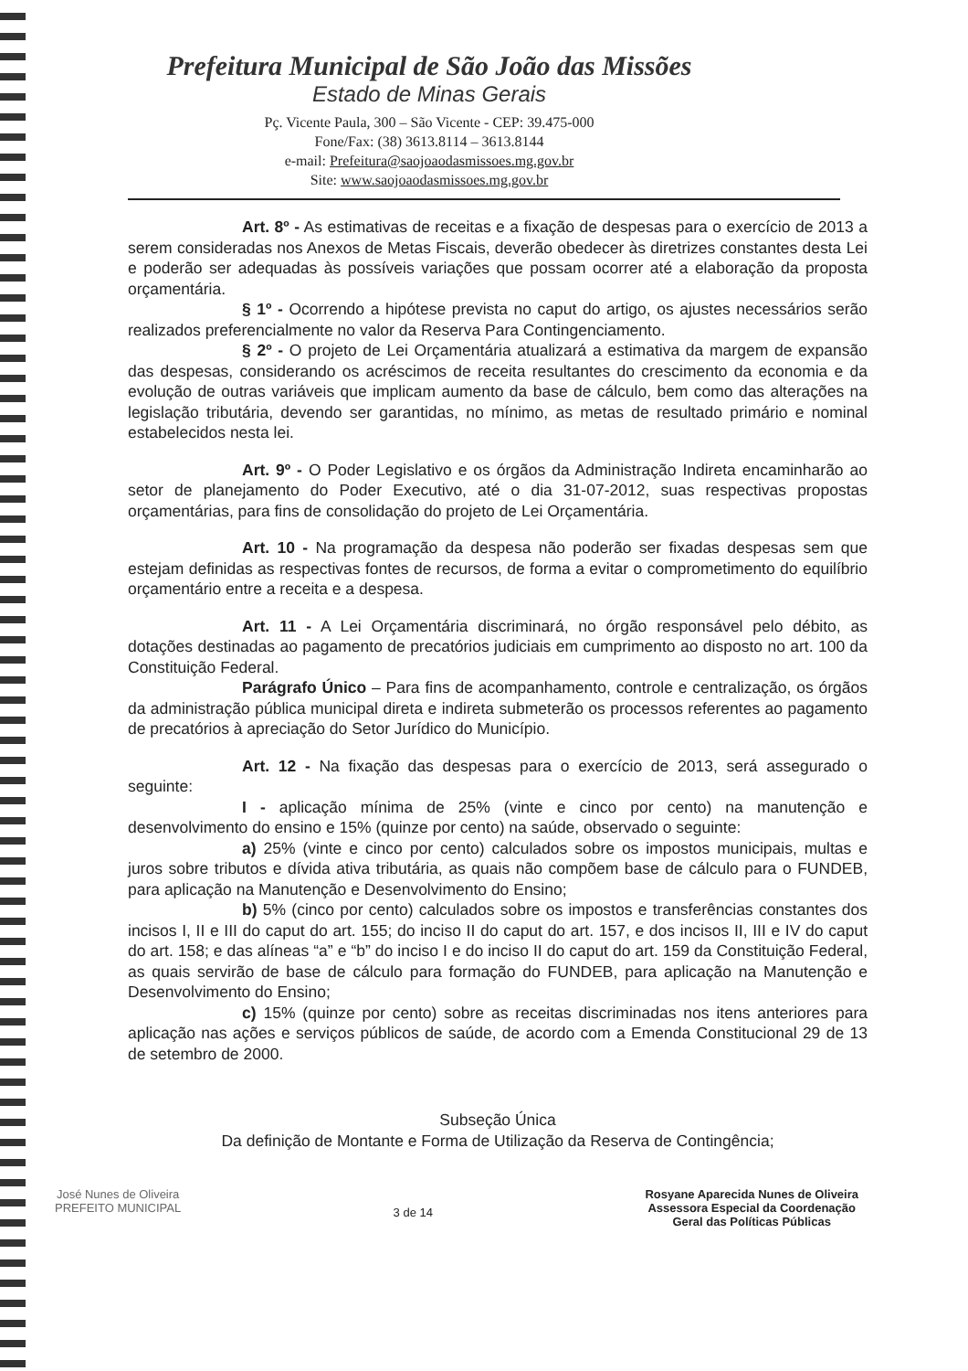Prefeitura Municipal de São João das Missões
Estado de Minas Gerais
Pç. Vicente Paula, 300 – São Vicente - CEP: 39.475-000
Fone/Fax: (38) 3613.8114 – 3613.8144
e-mail: Prefeitura@saojoaodasmissoes.mg.gov.br
Site: www.saojoaodasmissoes.mg.gov.br
Art. 8º - As estimativas de receitas e a fixação de despesas para o exercício de 2013 a serem consideradas nos Anexos de Metas Fiscais, deverão obedecer às diretrizes constantes desta Lei e poderão ser adequadas às possíveis variações que possam ocorrer até a elaboração da proposta orçamentária.
§ 1º - Ocorrendo a hipótese prevista no caput do artigo, os ajustes necessários serão realizados preferencialmente no valor da Reserva Para Contingenciamento.
§ 2º - O projeto de Lei Orçamentária atualizará a estimativa da margem de expansão das despesas, considerando os acréscimos de receita resultantes do crescimento da economia e da evolução de outras variáveis que implicam aumento da base de cálculo, bem como das alterações na legislação tributária, devendo ser garantidas, no mínimo, as metas de resultado primário e nominal estabelecidos nesta lei.
Art. 9º - O Poder Legislativo e os órgãos da Administração Indireta encaminharão ao setor de planejamento do Poder Executivo, até o dia 31-07-2012, suas respectivas propostas orçamentárias, para fins de consolidação do projeto de Lei Orçamentária.
Art. 10 - Na programação da despesa não poderão ser fixadas despesas sem que estejam definidas as respectivas fontes de recursos, de forma a evitar o comprometimento do equilíbrio orçamentário entre a receita e a despesa.
Art. 11 - A Lei Orçamentária discriminará, no órgão responsável pelo débito, as dotações destinadas ao pagamento de precatórios judiciais em cumprimento ao disposto no art. 100 da Constituição Federal.
Parágrafo Único – Para fins de acompanhamento, controle e centralização, os órgãos da administração pública municipal direta e indireta submeterão os processos referentes ao pagamento de precatórios à apreciação do Setor Jurídico do Município.
Art. 12 - Na fixação das despesas para o exercício de 2013, será assegurado o seguinte:
I - aplicação mínima de 25% (vinte e cinco por cento) na manutenção e desenvolvimento do ensino e 15% (quinze por cento) na saúde, observado o seguinte:
a) 25% (vinte e cinco por cento) calculados sobre os impostos municipais, multas e juros sobre tributos e dívida ativa tributária, as quais não compõem base de cálculo para o FUNDEB, para aplicação na Manutenção e Desenvolvimento do Ensino;
b) 5% (cinco por cento) calculados sobre os impostos e transferências constantes dos incisos I, II e III do caput do art. 155; do inciso II do caput do art. 157, e dos incisos II, III e IV do caput do art. 158; e das alíneas “a” e “b” do inciso I e do inciso II do caput do art. 159 da Constituição Federal, as quais servirão de base de cálculo para formação do FUNDEB, para aplicação na Manutenção e Desenvolvimento do Ensino;
c) 15% (quinze por cento) sobre as receitas discriminadas nos itens anteriores para aplicação nas ações e serviços públicos de saúde, de acordo com a Emenda Constitucional 29 de 13 de setembro de 2000.
Subseção Única
Da definição de Montante e Forma de Utilização da Reserva de Contingência;
José Nunes de Oliveira
PREFEITO MUNICIPAL
3 de 14
Rosyane Aparecida Nunes de Oliveira
Assessora Especial da Coordenação
Geral das Políticas Públicas